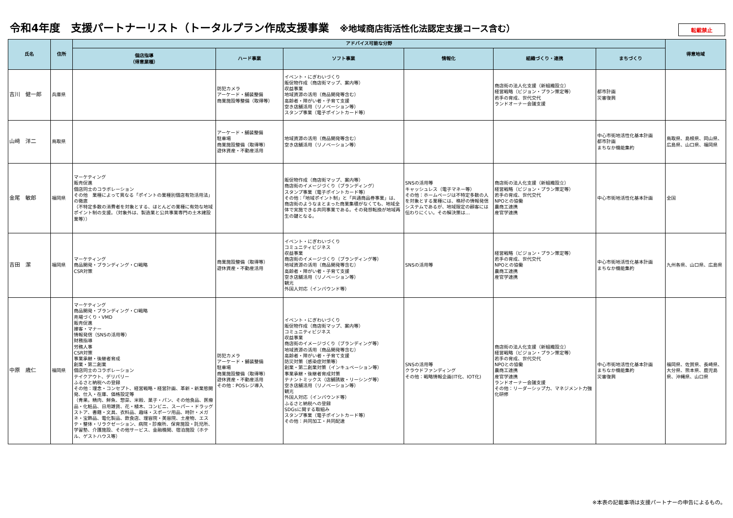令和4年度　支援パートナーリスト（トータルプラン作成支援事業　※地域商店街活性化法認定支援コース含む）
転載禁止
| 氏名 | 住所 | アドバイス可能な分野 | | | | | | 得意地域 |
| --- | --- | --- | --- | --- | --- | --- | --- | --- |
| | | 個店指導 （得意業種） | ハード事業 | ソフト事業 | 情報化 | 組織づくり・連携 | まちづくり | |
| 吉川 健一郎 | 兵庫県 | | 防犯カメラ アーケード・舗装整備 商業施設等整備（取得等） | イベント・にぎわいづくり 販促物作成（商店街マップ、案内等） 収益事業 地域資源の活用（商品開発等含む） 高齢者・障がい者・子育て支援 空き店舗活用（リノベーション等） スタンプ事業（電子ポイントカード等） | | 商店街の法人化支援（新組織設立） 経営戦略（ビジョン・プラン策定等） 若手の育成、世代交代 ランドオーナー会議支援 | 都市計画 災害復興 | |
| 山﨑 洋二 | 鳥取県 | | アーケード・舗装整備 駐車場 商業施設整備（取得等） 遊休資産・不動産活用 | 地域資源の活用（商品開発等含む） 空き店舗活用（リノベーション等） | | | 中心市街地活性化基本計画 都市計画 まちなか機能集約 | 鳥取県、島根県、岡山県、広島県、山口県、福岡県 |
| 金尾 敏郎 | 福岡県 | マーケティング 販売促進 個店同士のコラボレーション その他 業種によって異なる「ポイントの業種別個店有効活用法」の徹底 （不特定多数の消費者を対象とする、ほとんどの業種に有効な地域ポイント制の支援。（対象外は、製造業と公共事業専門の土木建設業等）） | | 販促物作成（商店街マップ、案内等） 商店街のイメージづくり（ブランディング） スタンプ事業（電子ポイントカード等） その他：「地域ポイント制」と「共通商品券事業」は、商店街のようなまとまった商業集積がなくても、地域全体で実施できる共同事業である。その発想転換が地域再生の鍵となる。 | SNSの活用等 キャッシュレス（電子マネー等） その他：ホームページは不特定多数の人を対象とする業種には、格好の情報発信システムであるが、地域限定の顧客には伝わりにくい。その解決策は… | 商店街の法人化支援（新組織設立） 経営戦略（ビジョン・プラン策定等） 若手の育成、世代交代 NPOとの協働 農商工連携 産官学連携 | 中心市街地活性化基本計画 | 全国 |
| 吉田 潔 | 福岡県 | マーケティング 商品開発・ブランディング・CI戦略 CSR対策 | 商業施設整備（取得等） 遊休資産・不動産活用 | イベント・にぎわいづくり コミュニティビジネス 収益事業 商店街のイメージづくり（ブランディング等） 地域資源の活用（商品開発等含む） 高齢者・障がい者・子育て支援 空き店舗活用（リノベーション等） 観光 外国人対応（インバウンド等） | SNSの活用等 | 経営戦略（ビジョン・プラン策定等） 若手の育成、世代交代 NPOとの協働 農商工連携 産官学連携 | 中心市街地活性化基本計画 まちなか機能集約 | 九州各県、山口県、広島県 |
| 中原 歳仁 | 福岡県 | マーケティング 商品開発・ブランディング・CI戦略 売場づくり・VMD 販売促進 接客・マナー 情報発信（SNSの活用等） 財務指導 労務人事 CSR対策 事業承継・後継者育成 創業・第二創業 個店同士のコラボレーション テイクアウト、デリバリー ふるさと納税への登録 その他：理念・コンセプト、経営戦略・経営計画、革新・新業態開発、仕入・在庫、価格設定等 （青果。精肉、鮮魚、惣菜、米穀、菓子・パン、その他食品、医療品・化粧品、日用雑貨、花・植木、コンビニ、スーパー・ドラッグストア、書籍・文具、衣料品、趣味・スポーツ用品、時計・メガネ・宝飾品、電化製品、飲食店、理容院・美容院、土産物、エステ・整体・リラクゼーション、病院・診療所、保育施設・託児所、学習塾、介護施設、その他サービス、金融機関、宿泊施設（ホテル、ゲストハウス等） | 防犯カメラ アーケード・舗装整備 駐車場 商業施設整備（取得等） 遊休資産・不動産活用 その他：POSレジ導入 | イベント・にぎわいづくり 販促物作成（商店街マップ、案内等） コミュニティビジネス 収益事業 商店街のイメージづくり（ブランディング等） 地域資源の活用（商品開発等含む） 高齢者・障がい者・子育て支援 防災対策（感染症対策等） 創業・第二創業対策（インキュベーション等） 事業承継・後継者育成対策 テナントミックス（店舗誘致・リーシング等） 空き店舗活用（リノベーション等） 観光 外国人対応（インバウンド等） ふるさと納税への登録 SDGsに関する取組み スタンプ事業（電子ポイントカード等） その他：共同加工・共同配達 | SNSの活用等 クラウドファンディング その他：戦略情報企画(IT化、IOT化) | 商店街の法人化支援（新組織設立） 経営戦略（ビジョン・プラン策定等） 若手の育成、世代交代 NPOとの協働 農商工連携 産官学連携 ランドオーナー会議支援 その他：リーダーシップ力、マネジメント力強化研修 | 中心市街地活性化基本計画 まちなか機能集約 災害復興 | 福岡県、佐賀県、長崎県、大分県、熊本県、鹿児島県、沖縄県、山口県 |
※本表の記載事項は支援パートナーの申告によるもの。